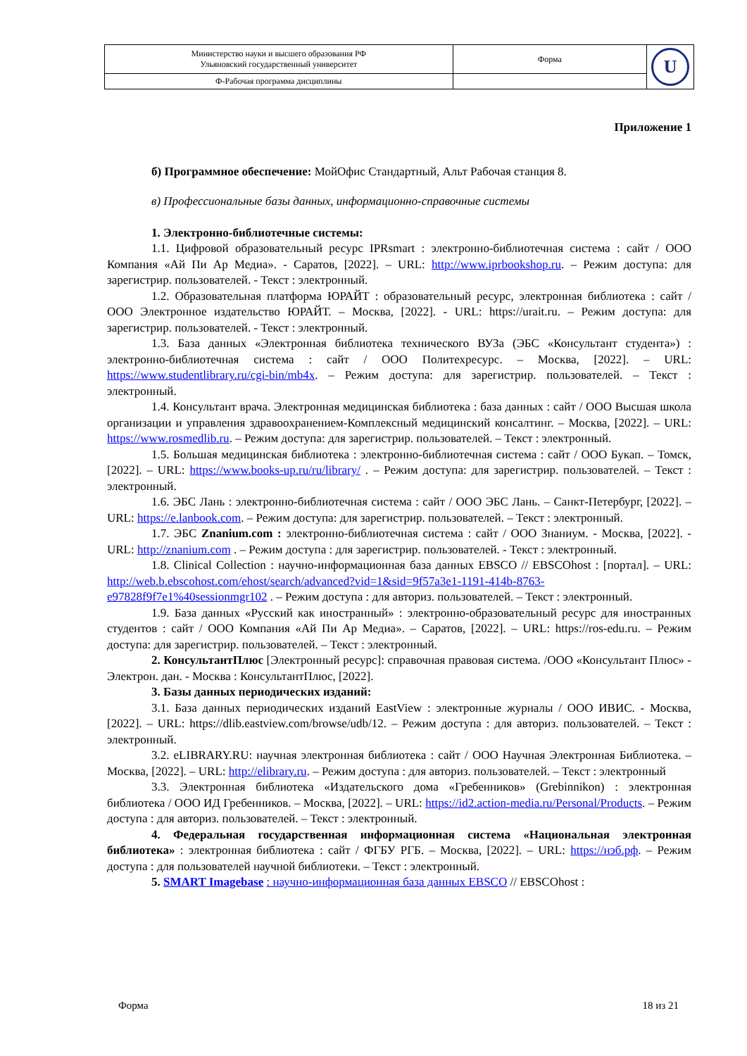| Министерство науки и высшего образования РФ Ульяновский государственный университет | Форма | U |
| Ф-Рабочая программа дисциплины | | |
Приложение 1
б) Программное обеспечение: МойОфис Стандартный, Альт Рабочая станция 8.
в) Профессиональные базы данных, информационно-справочные системы
1. Электронно-библиотечные системы:
1.1. Цифровой образовательный ресурс IPRsmart : электронно-библиотечная система : сайт / ООО Компания «Ай Пи Ар Медиа». - Саратов, [2022]. – URL: http://www.iprbookshop.ru. – Режим доступа: для зарегистрир. пользователей. - Текст : электронный.
1.2. Образовательная платформа ЮРАЙТ : образовательный ресурс, электронная библиотека : сайт / ООО Электронное издательство ЮРАЙТ. – Москва, [2022]. - URL: https://urait.ru. – Режим доступа: для зарегистрир. пользователей. - Текст : электронный.
1.3. База данных «Электронная библиотека технического ВУЗа (ЭБС «Консультант студента») : электронно-библиотечная система : сайт / ООО Политехресурс. – Москва, [2022]. – URL: https://www.studentlibrary.ru/cgi-bin/mb4x. – Режим доступа: для зарегистрир. пользователей. – Текст : электронный.
1.4. Консультант врача. Электронная медицинская библиотека : база данных : сайт / ООО Высшая школа организации и управления здравоохранением-Комплексный медицинский консалтинг. – Москва, [2022]. – URL: https://www.rosmedlib.ru. – Режим доступа: для зарегистрир. пользователей. – Текст : электронный.
1.5. Большая медицинская библиотека : электронно-библиотечная система : сайт / ООО Букап. – Томск, [2022]. – URL: https://www.books-up.ru/ru/library/ . – Режим доступа: для зарегистрир. пользователей. – Текст : электронный.
1.6. ЭБС Лань : электронно-библиотечная система : сайт / ООО ЭБС Лань. – Санкт-Петербург, [2022]. – URL: https://e.lanbook.com. – Режим доступа: для зарегистрир. пользователей. – Текст : электронный.
1.7. ЭБС Znanium.com : электронно-библиотечная система : сайт / ООО Знаниум. - Москва, [2022]. - URL: http://znanium.com . – Режим доступа : для зарегистрир. пользователей. - Текст : электронный.
1.8. Clinical Collection : научно-информационная база данных EBSCO // EBSCOhost : [портал]. – URL: http://web.b.ebscohost.com/ehost/search/advanced?vid=1&sid=9f57a3e1-1191-414b-8763-e97828f9f7e1%40sessionmgr102 . – Режим доступа : для авториз. пользователей. – Текст : электронный.
1.9. База данных «Русский как иностранный» : электронно-образовательный ресурс для иностранных студентов : сайт / ООО Компания «Ай Пи Ар Медиа». – Саратов, [2022]. – URL: https://ros-edu.ru. – Режим доступа: для зарегистрир. пользователей. – Текст : электронный.
2. КонсультантПлюс [Электронный ресурс]: справочная правовая система. /ООО «Консультант Плюс» - Электрон. дан. - Москва : КонсультантПлюс, [2022].
3. Базы данных периодических изданий:
3.1. База данных периодических изданий EastView : электронные журналы / ООО ИВИС. - Москва, [2022]. – URL: https://dlib.eastview.com/browse/udb/12. – Режим доступа : для авториз. пользователей. – Текст : электронный.
3.2. eLIBRARY.RU: научная электронная библиотека : сайт / ООО Научная Электронная Библиотека. – Москва, [2022]. – URL: http://elibrary.ru. – Режим доступа : для авториз. пользователей. – Текст : электронный
3.3. Электронная библиотека «Издательского дома «Гребенников» (Grebinnikon) : электронная библиотека / ООО ИД Гребенников. – Москва, [2022]. – URL: https://id2.action-media.ru/Personal/Products. – Режим доступа : для авториз. пользователей. – Текст : электронный.
4. Федеральная государственная информационная система «Национальная электронная библиотека» : электронная библиотека : сайт / ФГБУ РГБ. – Москва, [2022]. – URL: https://нэб.рф. – Режим доступа : для пользователей научной библиотеки. – Текст : электронный.
5. SMART Imagebase : научно-информационная база данных EBSCO // EBSCOhost :
Форма 18 из 21